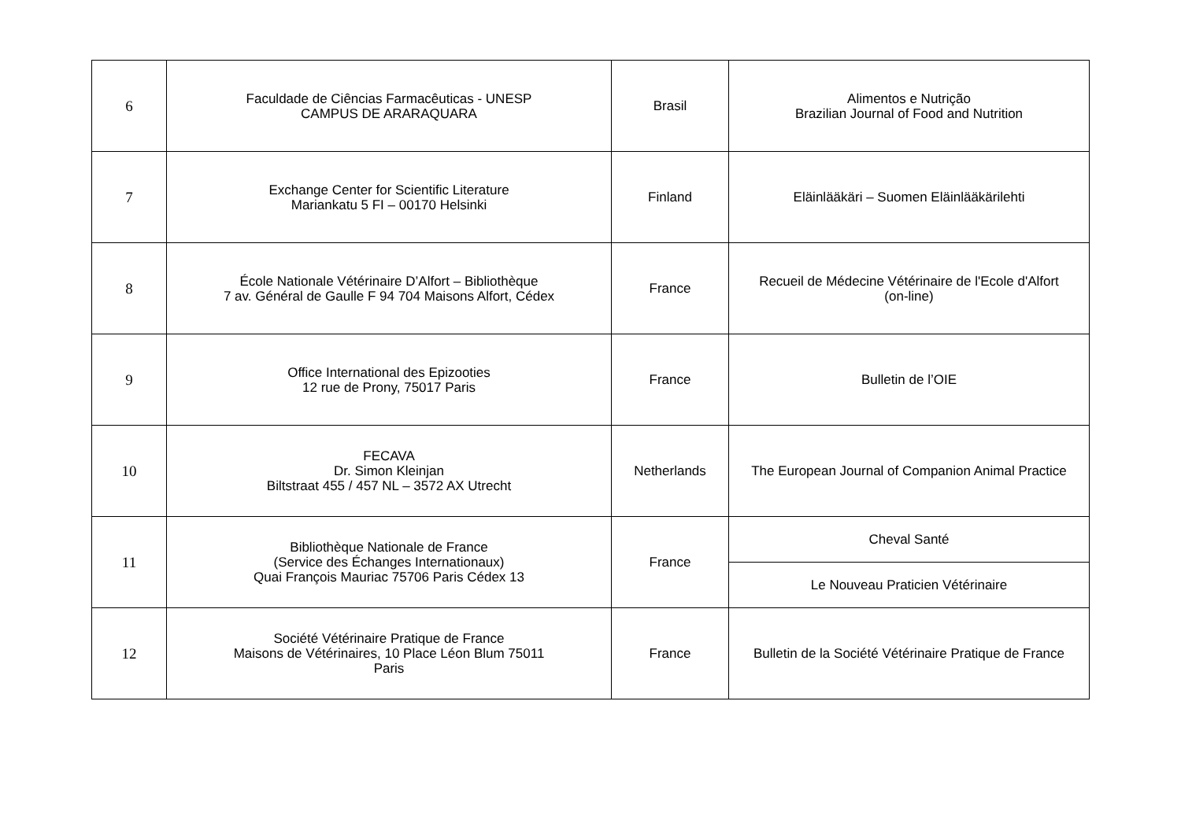| 6 | Faculdade de Ciências Farmacêuticas - UNESP CAMPUS DE ARARAQUARA | Brasil | Alimentos e Nutrição Brazilian Journal of Food and Nutrition |
| 7 | Exchange Center for Scientific Literature Mariankatu 5 FI – 00170 Helsinki | Finland | Eläinlääkäri – Suomen Eläinlääkärilehti |
| 8 | École Nationale Vétérinaire D’Alfort – Bibliothèque 7 av. Général de Gaulle F 94 704 Maisons Alfort, Cédex | France | Recueil de Médecine Vétérinaire de l'Ecole d'Alfort (on-line) |
| 9 | Office International des Epizooties 12 rue de Prony, 75017 Paris | France | Bulletin de l’OIE |
| 10 | FECAVA Dr. Simon Kleinjan Biltstraat 455 / 457 NL – 3572 AX Utrecht | Netherlands | The European Journal of Companion Animal Practice |
| 11 | Bibliothèque Nationale de France (Service des Échanges Internationaux) Quai François Mauriac 75706 Paris Cédex 13 | France | Cheval Santé |
| | | | Le Nouveau Praticien Vétérinaire |
| 12 | Société Vétérinaire Pratique de France Maisons de Vétérinaires, 10 Place Léon Blum 75011 Paris | France | Bulletin de la Société Vétérinaire Pratique de France |